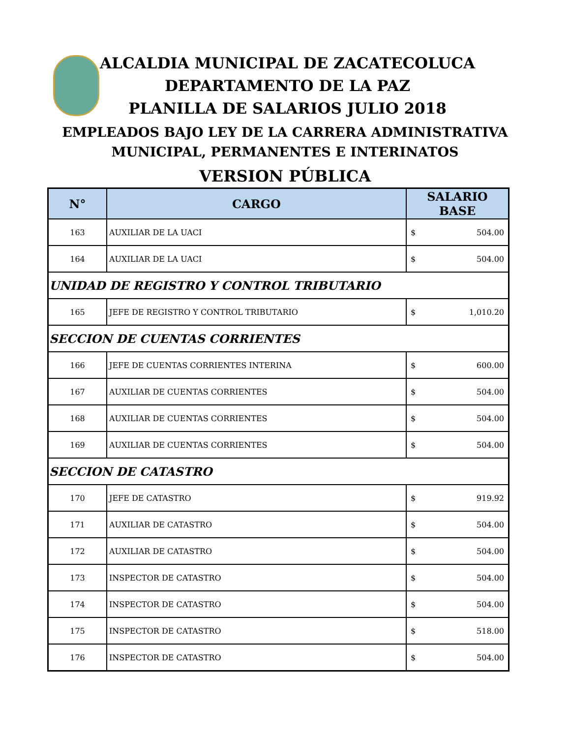ALCALDIA MUNICIPAL DE ZACATECOLUCA
DEPARTAMENTO DE LA PAZ
PLANILLA DE SALARIOS JULIO 2018
EMPLEADOS BAJO LEY DE LA CARRERA ADMINISTRATIVA
MUNICIPAL, PERMANENTES E INTERINATOS
VERSION PÚBLICA
| N° | CARGO | SALARIO BASE |
| --- | --- | --- |
| 163 | AUXILIAR DE LA UACI | $ 504.00 |
| 164 | AUXILIAR DE LA UACI | $ 504.00 |
| UNIDAD DE REGISTRO Y CONTROL TRIBUTARIO | | |
| 165 | JEFE DE REGISTRO Y CONTROL TRIBUTARIO | $ 1,010.20 |
| SECCION DE CUENTAS CORRIENTES | | |
| 166 | JEFE DE CUENTAS CORRIENTES INTERINA | $ 600.00 |
| 167 | AUXILIAR DE CUENTAS CORRIENTES | $ 504.00 |
| 168 | AUXILIAR DE CUENTAS CORRIENTES | $ 504.00 |
| 169 | AUXILIAR DE CUENTAS CORRIENTES | $ 504.00 |
| SECCION DE CATASTRO | | |
| 170 | JEFE DE CATASTRO | $ 919.92 |
| 171 | AUXILIAR DE CATASTRO | $ 504.00 |
| 172 | AUXILIAR DE CATASTRO | $ 504.00 |
| 173 | INSPECTOR DE CATASTRO | $ 504.00 |
| 174 | INSPECTOR DE CATASTRO | $ 504.00 |
| 175 | INSPECTOR DE CATASTRO | $ 518.00 |
| 176 | INSPECTOR DE CATASTRO | $ 504.00 |